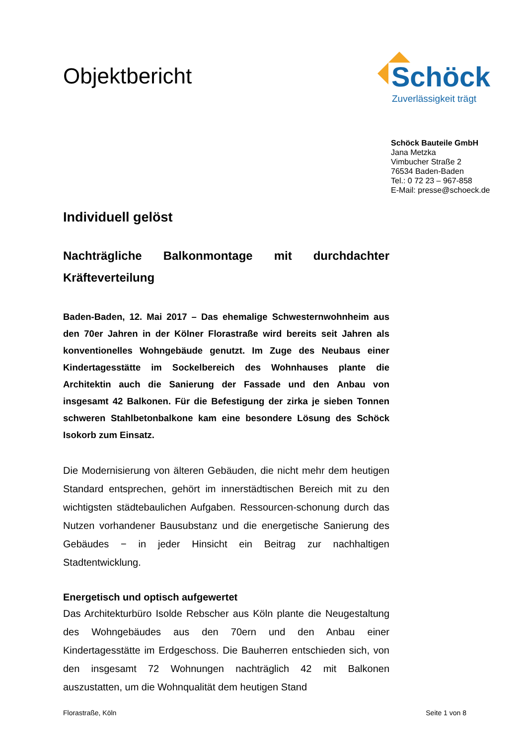Objektbericht
Schöck
Zuverlässigkeit trägt
Schöck Bauteile GmbH
Jana Metzka
Vimbucher Straße 2
76534 Baden-Baden
Tel.: 0 72 23 – 967-858
E-Mail: presse@schoeck.de
Individuell gelöst
Nachträgliche Balkonmontage mit durchdachter Kräfteverteilung
Baden-Baden, 12. Mai 2017 – Das ehemalige Schwesternwohnheim aus den 70er Jahren in der Kölner Florastraße wird bereits seit Jahren als konventionelles Wohngebäude genutzt. Im Zuge des Neubaus einer Kindertagesstätte im Sockelbereich des Wohnhauses plante die Architektin auch die Sanierung der Fassade und den Anbau von insgesamt 42 Balkonen. Für die Befestigung der zirka je sieben Tonnen schweren Stahlbetonbalkone kam eine besondere Lösung des Schöck Isokorb zum Einsatz.
Die Modernisierung von älteren Gebäuden, die nicht mehr dem heutigen Standard entsprechen, gehört im innerstädtischen Bereich mit zu den wichtigsten städtebaulichen Aufgaben. Ressourcen-schonung durch das Nutzen vorhandener Bausubstanz und die energetische Sanierung des Gebäudes − in jeder Hinsicht ein Beitrag zur nachhaltigen Stadtentwicklung.
Energetisch und optisch aufgewertet
Das Architekturbüro Isolde Rebscher aus Köln plante die Neugestaltung des Wohngebäudes aus den 70ern und den Anbau einer Kindertagesstätte im Erdgeschoss. Die Bauherren entschieden sich, von den insgesamt 72 Wohnungen nachträglich 42 mit Balkonen auszustatten, um die Wohnqualität dem heutigen Stand
Florastraße, Köln Seite 1 von 8